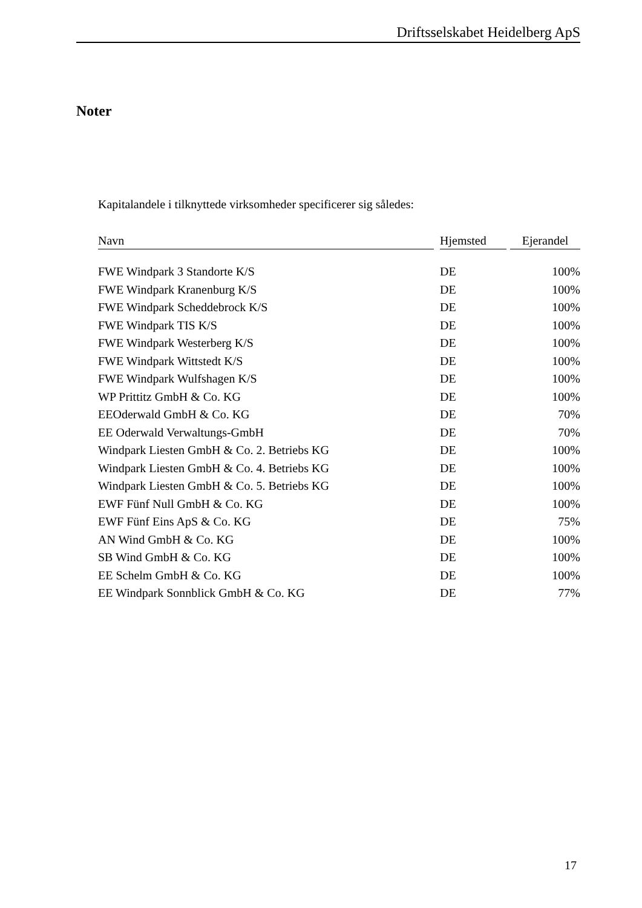Driftsselskabet Heidelberg ApS
Noter
Kapitalandele i tilknyttede virksomheder specificerer sig således:
| Navn | | Hjemsted | | Ejerandel |
| --- | --- | --- | --- | --- |
| FWE Windpark 3 Standorte K/S | | DE | | 100% |
| FWE Windpark Kranenburg K/S | | DE | | 100% |
| FWE Windpark Scheddebrock K/S | | DE | | 100% |
| FWE Windpark TIS K/S | | DE | | 100% |
| FWE Windpark Westerberg K/S | | DE | | 100% |
| FWE Windpark Wittstedt K/S | | DE | | 100% |
| FWE Windpark Wulfshagen K/S | | DE | | 100% |
| WP Prittitz GmbH & Co. KG | | DE | | 100% |
| EEOderwald GmbH & Co. KG | | DE | | 70% |
| EE Oderwald Verwaltungs-GmbH | | DE | | 70% |
| Windpark Liesten GmbH & Co. 2. Betriebs KG | | DE | | 100% |
| Windpark Liesten GmbH & Co. 4. Betriebs KG | | DE | | 100% |
| Windpark Liesten GmbH & Co. 5. Betriebs KG | | DE | | 100% |
| EWF Fünf Null GmbH & Co. KG | | DE | | 100% |
| EWF Fünf Eins ApS & Co. KG | | DE | | 75% |
| AN Wind GmbH & Co. KG | | DE | | 100% |
| SB Wind GmbH & Co. KG | | DE | | 100% |
| EE Schelm GmbH & Co. KG | | DE | | 100% |
| EE Windpark Sonnblick GmbH & Co. KG | | DE | | 77% |
17